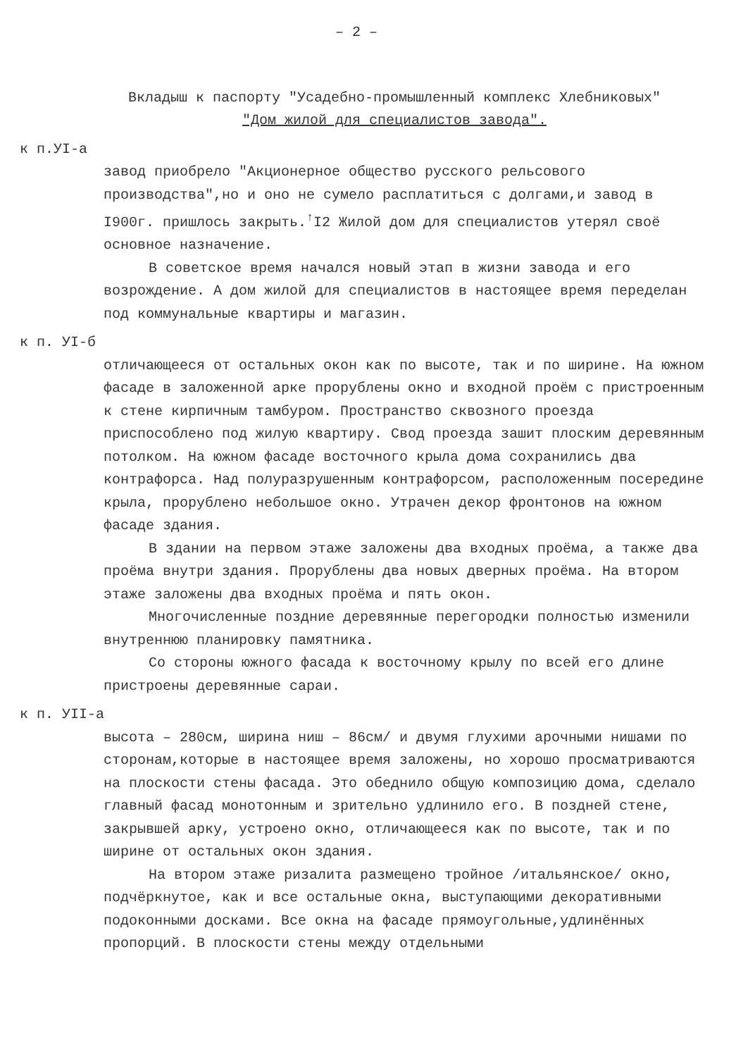– 2 –
Вкладыш к паспорту "Усадебно-промышленный комплекс Хлебниковых"
"Дом жилой для специалистов завода".
к п.УI-а
завод приобрело "Акционерное общество русского рельсового производства",но и оно не сумело расплатиться с долгами,и завод в I900г. пришлось закрыть.<sup>↑</sup>I2 Жилой дом для специалистов утерял своё основное назначение.
В советское время начался новый этап в жизни завода и его возрождение. А дом жилой для специалистов в настоящее время переделан под коммунальные квартиры и магазин.
к п. УI-б
отличающееся от остальных окон как по высоте, так и по ширине. На южном фасаде в заложенной арке прорублены окно и входной проём с пристроенным к стене кирпичным тамбуром. Пространство сквозного проезда приспособлено под жилую квартиру. Свод проезда зашит плоским деревянным потолком. На южном фасаде восточного крыла дома сохранились два контрафорса. Над полуразрушенным контрафорсом, расположенным посередине крыла, прорублено небольшое окно. Утрачен декор фронтонов на южном фасаде здания.
В здании на первом этаже заложены два входных проёма, а также два проёма внутри здания. Прорублены два новых дверных проёма. На втором этаже заложены два входных проёма и пять окон.
Многочисленные поздние деревянные перегородки полностью изменили внутреннюю планировку памятника.
Со стороны южного фасада к восточному крылу по всей его длине пристроены деревянные сараи.
к п. УII-а
высота – 280см, ширина ниш – 86см/ и двумя глухими арочными нишами по сторонам,которые в настоящее время заложены, но хорошо просматриваются на плоскости стены фасада. Это обеднило общую композицию дома, сделало главный фасад монотонным и зрительно удлинило его. В поздней стене, закрывшей арку, устроено окно, отличающееся как по высоте, так и по ширине от остальных окон здания.
На втором этаже ризалита размещено тройное /итальянское/ окно, подчёркнутое, как и все остальные окна, выступающими декоративными подоконными досками. Все окна на фасаде прямоугольные,удлинённых пропорций. В плоскости стены между отдельными